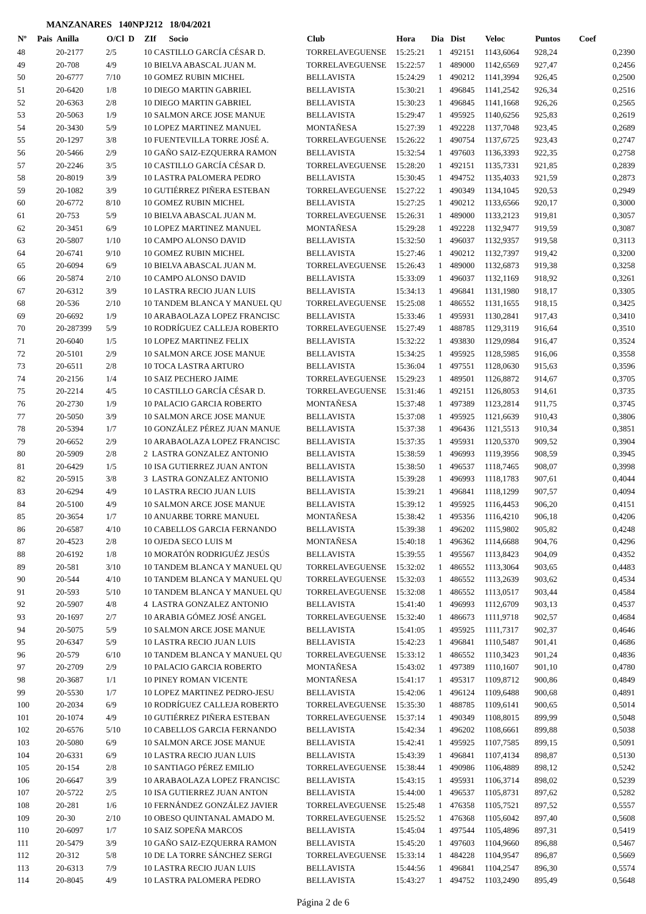MANZANARES 140NPJ212 18/04/2021
| Nº | Pais | Anilla | O/Cl D | ZIf Socio | Club | Hora | Dia | Dist | Veloc | Puntos | Coef |
| --- | --- | --- | --- | --- | --- | --- | --- | --- | --- | --- | --- |
| 48 | | 20-2177 | 2/5 | 10 CASTILLO GARCÍA CÉSAR D. | TORRELAVEGUENSE | 15:25:21 | 1 | 492151 | 1143,6064 | 928,24 | 0,2390 |
| 49 | | 20-708 | 4/9 | 10 BIELVA ABASCAL JUAN M. | TORRELAVEGUENSE | 15:22:57 | 1 | 489000 | 1142,6569 | 927,47 | 0,2456 |
| 50 | | 20-6777 | 7/10 | 10 GOMEZ RUBIN MICHEL | BELLAVISTA | 15:24:29 | 1 | 490212 | 1141,3994 | 926,45 | 0,2500 |
| 51 | | 20-6420 | 1/8 | 10 DIEGO MARTIN GABRIEL | BELLAVISTA | 15:30:21 | 1 | 496845 | 1141,2542 | 926,34 | 0,2516 |
| 52 | | 20-6363 | 2/8 | 10 DIEGO MARTIN GABRIEL | BELLAVISTA | 15:30:23 | 1 | 496845 | 1141,1668 | 926,26 | 0,2565 |
| 53 | | 20-5063 | 1/9 | 10 SALMON ARCE JOSE MANUE | BELLAVISTA | 15:29:47 | 1 | 495925 | 1140,6256 | 925,83 | 0,2619 |
| 54 | | 20-3430 | 5/9 | 10 LOPEZ MARTINEZ MANUEL | MONTAÑESA | 15:27:39 | 1 | 492228 | 1137,7048 | 923,45 | 0,2689 |
| 55 | | 20-1297 | 3/8 | 10 FUENTEVILLA TORRE JOSÉ A. | TORRELAVEGUENSE | 15:26:22 | 1 | 490754 | 1137,6725 | 923,43 | 0,2747 |
| 56 | | 20-5466 | 2/9 | 10 GAÑO SAIZ-EZQUERRA RAMON | BELLAVISTA | 15:32:54 | 1 | 497603 | 1136,3393 | 922,35 | 0,2758 |
| 57 | | 20-2246 | 3/5 | 10 CASTILLO GARCÍA CÉSAR D. | TORRELAVEGUENSE | 15:28:20 | 1 | 492151 | 1135,7331 | 921,85 | 0,2839 |
| 58 | | 20-8019 | 3/9 | 10 LASTRA PALOMERA PEDRO | BELLAVISTA | 15:30:45 | 1 | 494752 | 1135,4033 | 921,59 | 0,2873 |
| 59 | | 20-1082 | 3/9 | 10 GUTIÉRREZ PIÑERA ESTEBAN | TORRELAVEGUENSE | 15:27:22 | 1 | 490349 | 1134,1045 | 920,53 | 0,2949 |
| 60 | | 20-6772 | 8/10 | 10 GOMEZ RUBIN MICHEL | BELLAVISTA | 15:27:25 | 1 | 490212 | 1133,6566 | 920,17 | 0,3000 |
| 61 | | 20-753 | 5/9 | 10 BIELVA ABASCAL JUAN M. | TORRELAVEGUENSE | 15:26:31 | 1 | 489000 | 1133,2123 | 919,81 | 0,3057 |
| 62 | | 20-3451 | 6/9 | 10 LOPEZ MARTINEZ MANUEL | MONTAÑESA | 15:29:28 | 1 | 492228 | 1132,9477 | 919,59 | 0,3087 |
| 63 | | 20-5807 | 1/10 | 10 CAMPO ALONSO DAVID | BELLAVISTA | 15:32:50 | 1 | 496037 | 1132,9357 | 919,58 | 0,3113 |
| 64 | | 20-6741 | 9/10 | 10 GOMEZ RUBIN MICHEL | BELLAVISTA | 15:27:46 | 1 | 490212 | 1132,7397 | 919,42 | 0,3200 |
| 65 | | 20-6094 | 6/9 | 10 BIELVA ABASCAL JUAN M. | TORRELAVEGUENSE | 15:26:43 | 1 | 489000 | 1132,6873 | 919,38 | 0,3258 |
| 66 | | 20-5874 | 2/10 | 10 CAMPO ALONSO DAVID | BELLAVISTA | 15:33:09 | 1 | 496037 | 1132,1169 | 918,92 | 0,3261 |
| 67 | | 20-6312 | 3/9 | 10 LASTRA RECIO JUAN LUIS | BELLAVISTA | 15:34:13 | 1 | 496841 | 1131,1980 | 918,17 | 0,3305 |
| 68 | | 20-536 | 2/10 | 10 TANDEM BLANCA Y MANUEL QU | TORRELAVEGUENSE | 15:25:08 | 1 | 486552 | 1131,1655 | 918,15 | 0,3425 |
| 69 | | 20-6692 | 1/9 | 10 ARABAOLAZA LOPEZ FRANCISC | BELLAVISTA | 15:33:46 | 1 | 495931 | 1130,2841 | 917,43 | 0,3410 |
| 70 | | 20-287399 | 5/9 | 10 RODRÍGUEZ CALLEJA ROBERTO | TORRELAVEGUENSE | 15:27:49 | 1 | 488785 | 1129,3119 | 916,64 | 0,3510 |
| 71 | | 20-6040 | 1/5 | 10 LOPEZ MARTINEZ FELIX | BELLAVISTA | 15:32:22 | 1 | 493830 | 1129,0984 | 916,47 | 0,3524 |
| 72 | | 20-5101 | 2/9 | 10 SALMON ARCE JOSE MANUE | BELLAVISTA | 15:34:25 | 1 | 495925 | 1128,5985 | 916,06 | 0,3558 |
| 73 | | 20-6511 | 2/8 | 10 TOCA LASTRA ARTURO | BELLAVISTA | 15:36:04 | 1 | 497551 | 1128,0630 | 915,63 | 0,3596 |
| 74 | | 20-2156 | 1/4 | 10 SAIZ PECHERO JAIME | TORRELAVEGUENSE | 15:29:23 | 1 | 489501 | 1126,8872 | 914,67 | 0,3705 |
| 75 | | 20-2214 | 4/5 | 10 CASTILLO GARCÍA CÉSAR D. | TORRELAVEGUENSE | 15:31:46 | 1 | 492151 | 1126,8053 | 914,61 | 0,3735 |
| 76 | | 20-2730 | 1/9 | 10 PALACIO GARCIA ROBERTO | MONTAÑESA | 15:37:48 | 1 | 497389 | 1123,2814 | 911,75 | 0,3745 |
| 77 | | 20-5050 | 3/9 | 10 SALMON ARCE JOSE MANUE | BELLAVISTA | 15:37:08 | 1 | 495925 | 1121,6639 | 910,43 | 0,3806 |
| 78 | | 20-5394 | 1/7 | 10 GONZÁLEZ PÉREZ JUAN MANUE | BELLAVISTA | 15:37:38 | 1 | 496436 | 1121,5513 | 910,34 | 0,3851 |
| 79 | | 20-6652 | 2/9 | 10 ARABAOLAZA LOPEZ FRANCISC | BELLAVISTA | 15:37:35 | 1 | 495931 | 1120,5370 | 909,52 | 0,3904 |
| 80 | | 20-5909 | 2/8 | 2 LASTRA GONZALEZ ANTONIO | BELLAVISTA | 15:38:59 | 1 | 496993 | 1119,3956 | 908,59 | 0,3945 |
| 81 | | 20-6429 | 1/5 | 10 ISA GUTIERREZ JUAN ANTON | BELLAVISTA | 15:38:50 | 1 | 496537 | 1118,7465 | 908,07 | 0,3998 |
| 82 | | 20-5915 | 3/8 | 3 LASTRA GONZALEZ ANTONIO | BELLAVISTA | 15:39:28 | 1 | 496993 | 1118,1783 | 907,61 | 0,4044 |
| 83 | | 20-6294 | 4/9 | 10 LASTRA RECIO JUAN LUIS | BELLAVISTA | 15:39:21 | 1 | 496841 | 1118,1299 | 907,57 | 0,4094 |
| 84 | | 20-5100 | 4/9 | 10 SALMON ARCE JOSE MANUE | BELLAVISTA | 15:39:12 | 1 | 495925 | 1116,4453 | 906,20 | 0,4151 |
| 85 | | 20-3654 | 1/7 | 10 ANUARBE TORRE MANUEL | MONTAÑESA | 15:38:42 | 1 | 495356 | 1116,4210 | 906,18 | 0,4206 |
| 86 | | 20-6587 | 4/10 | 10 CABELLOS GARCIA FERNANDO | BELLAVISTA | 15:39:38 | 1 | 496202 | 1115,9802 | 905,82 | 0,4248 |
| 87 | | 20-4523 | 2/8 | 10 OJEDA SECO LUIS M | MONTAÑESA | 15:40:18 | 1 | 496362 | 1114,6688 | 904,76 | 0,4296 |
| 88 | | 20-6192 | 1/8 | 10 MORATÓN RODRIGUÉZ JESÚS | BELLAVISTA | 15:39:55 | 1 | 495567 | 1113,8423 | 904,09 | 0,4352 |
| 89 | | 20-581 | 3/10 | 10 TANDEM BLANCA Y MANUEL QU | TORRELAVEGUENSE | 15:32:02 | 1 | 486552 | 1113,3064 | 903,65 | 0,4483 |
| 90 | | 20-544 | 4/10 | 10 TANDEM BLANCA Y MANUEL QU | TORRELAVEGUENSE | 15:32:03 | 1 | 486552 | 1113,2639 | 903,62 | 0,4534 |
| 91 | | 20-593 | 5/10 | 10 TANDEM BLANCA Y MANUEL QU | TORRELAVEGUENSE | 15:32:08 | 1 | 486552 | 1113,0517 | 903,44 | 0,4584 |
| 92 | | 20-5907 | 4/8 | 4 LASTRA GONZALEZ ANTONIO | BELLAVISTA | 15:41:40 | 1 | 496993 | 1112,6709 | 903,13 | 0,4537 |
| 93 | | 20-1697 | 2/7 | 10 ARABIA GÓMEZ JOSÉ ANGEL | TORRELAVEGUENSE | 15:32:40 | 1 | 486673 | 1111,9718 | 902,57 | 0,4684 |
| 94 | | 20-5075 | 5/9 | 10 SALMON ARCE JOSE MANUE | BELLAVISTA | 15:41:05 | 1 | 495925 | 1111,7317 | 902,37 | 0,4646 |
| 95 | | 20-6347 | 5/9 | 10 LASTRA RECIO JUAN LUIS | BELLAVISTA | 15:42:23 | 1 | 496841 | 1110,5487 | 901,41 | 0,4686 |
| 96 | | 20-579 | 6/10 | 10 TANDEM BLANCA Y MANUEL QU | TORRELAVEGUENSE | 15:33:12 | 1 | 486552 | 1110,3423 | 901,24 | 0,4836 |
| 97 | | 20-2709 | 2/9 | 10 PALACIO GARCIA ROBERTO | MONTAÑESA | 15:43:02 | 1 | 497389 | 1110,1607 | 901,10 | 0,4780 |
| 98 | | 20-3687 | 1/1 | 10 PINEY ROMAN VICENTE | MONTAÑESA | 15:41:17 | 1 | 495317 | 1109,8712 | 900,86 | 0,4849 |
| 99 | | 20-5530 | 1/7 | 10 LOPEZ MARTINEZ PEDRO-JESU | BELLAVISTA | 15:42:06 | 1 | 496124 | 1109,6488 | 900,68 | 0,4891 |
| 100 | | 20-2034 | 6/9 | 10 RODRÍGUEZ CALLEJA ROBERTO | TORRELAVEGUENSE | 15:35:30 | 1 | 488785 | 1109,6141 | 900,65 | 0,5014 |
| 101 | | 20-1074 | 4/9 | 10 GUTIÉRREZ PIÑERA ESTEBAN | TORRELAVEGUENSE | 15:37:14 | 1 | 490349 | 1108,8015 | 899,99 | 0,5048 |
| 102 | | 20-6576 | 5/10 | 10 CABELLOS GARCIA FERNANDO | BELLAVISTA | 15:42:34 | 1 | 496202 | 1108,6661 | 899,88 | 0,5038 |
| 103 | | 20-5080 | 6/9 | 10 SALMON ARCE JOSE MANUE | BELLAVISTA | 15:42:41 | 1 | 495925 | 1107,7585 | 899,15 | 0,5091 |
| 104 | | 20-6331 | 6/9 | 10 LASTRA RECIO JUAN LUIS | BELLAVISTA | 15:43:39 | 1 | 496841 | 1107,4134 | 898,87 | 0,5130 |
| 105 | | 20-154 | 2/8 | 10 SANTIAGO PÉREZ EMILIO | TORRELAVEGUENSE | 15:38:44 | 1 | 490986 | 1106,4889 | 898,12 | 0,5242 |
| 106 | | 20-6647 | 3/9 | 10 ARABAOLAZA LOPEZ FRANCISC | BELLAVISTA | 15:43:15 | 1 | 495931 | 1106,3714 | 898,02 | 0,5239 |
| 107 | | 20-5722 | 2/5 | 10 ISA GUTIERREZ JUAN ANTON | BELLAVISTA | 15:44:00 | 1 | 496537 | 1105,8731 | 897,62 | 0,5282 |
| 108 | | 20-281 | 1/6 | 10 FERNÁNDEZ GONZÁLEZ JAVIER | TORRELAVEGUENSE | 15:25:48 | 1 | 476358 | 1105,7521 | 897,52 | 0,5557 |
| 109 | | 20-30 | 2/10 | 10 OBESO QUINTANAL AMADO M. | TORRELAVEGUENSE | 15:25:52 | 1 | 476368 | 1105,6042 | 897,40 | 0,5608 |
| 110 | | 20-6097 | 1/7 | 10 SAIZ SOPEÑA MARCOS | BELLAVISTA | 15:45:04 | 1 | 497544 | 1105,4896 | 897,31 | 0,5419 |
| 111 | | 20-5479 | 3/9 | 10 GAÑO SAIZ-EZQUERRA RAMON | BELLAVISTA | 15:45:20 | 1 | 497603 | 1104,9660 | 896,88 | 0,5467 |
| 112 | | 20-312 | 5/8 | 10 DE LA TORRE SÁNCHEZ SERGI | TORRELAVEGUENSE | 15:33:14 | 1 | 484228 | 1104,9547 | 896,87 | 0,5669 |
| 113 | | 20-6313 | 7/9 | 10 LASTRA RECIO JUAN LUIS | BELLAVISTA | 15:44:56 | 1 | 496841 | 1104,2547 | 896,30 | 0,5574 |
| 114 | | 20-8045 | 4/9 | 10 LASTRA PALOMERA PEDRO | BELLAVISTA | 15:43:27 | 1 | 494752 | 1103,2490 | 895,49 | 0,5648 |
Página 2 de 6